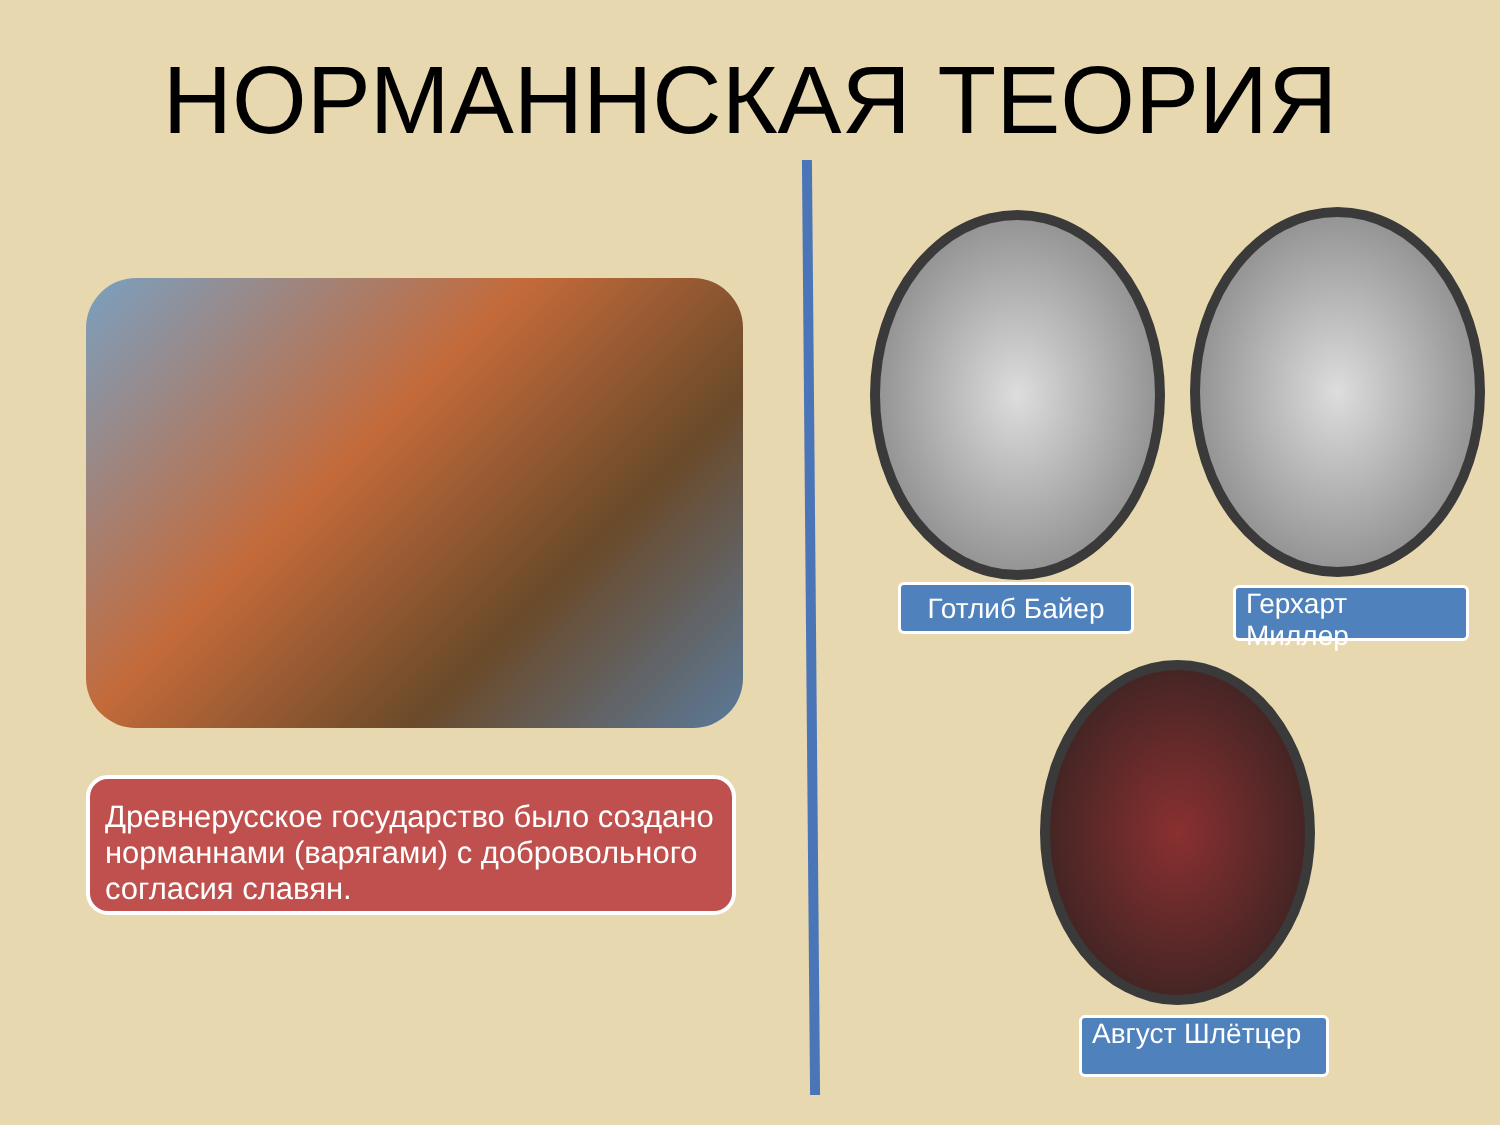НОРМАННСКАЯ ТЕОРИЯ
Древнерусское государство было создано норманнами (варягами) с добровольного согласия славян.
Готлиб Байер Герхарт Миллер
Август Шлётцер